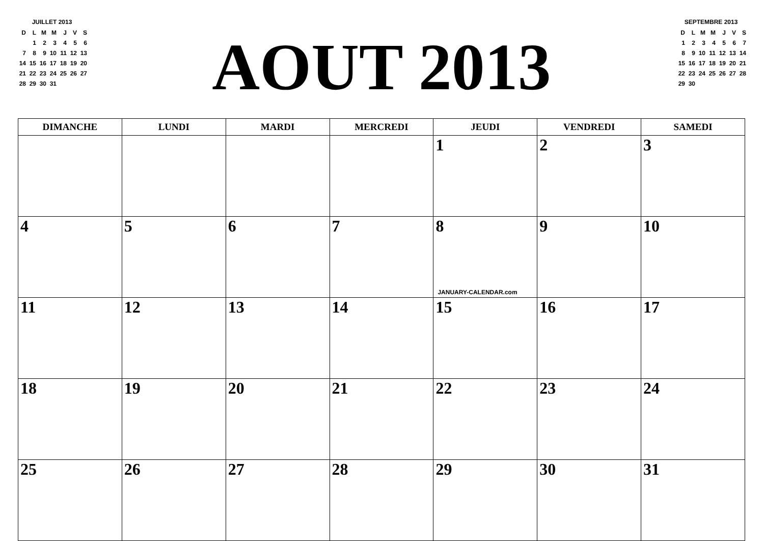JUILLET 2013
| D | L | M | M | J | V | S |
| | 1 | 2 | 3 | 4 | 5 | 6 |
| 7 | 8 | 9 | 10 | 11 | 12 | 13 |
| 14 | 15 | 16 | 17 | 18 | 19 | 20 |
| 21 | 22 | 23 | 24 | 25 | 26 | 27 |
| 28 | 29 | 30 | 31 | | | |
AOUT 2013
SEPTEMBRE 2013
| D | L | M | M | J | V | S |
| 1 | 2 | 3 | 4 | 5 | 6 | 7 |
| 8 | 9 | 10 | 11 | 12 | 13 | 14 |
| 15 | 16 | 17 | 18 | 19 | 20 | 21 |
| 22 | 23 | 24 | 25 | 26 | 27 | 28 |
| 29 | 30 | | | | | |
| DIMANCHE | LUNDI | MARDI | MERCREDI | JEUDI | VENDREDI | SAMEDI |
| --- | --- | --- | --- | --- | --- | --- |
| | | | | 1 | 2 | 3 |
| 4 | 5 | 6 | 7 | 8 JANUARY-CALENDAR.com | 9 | 10 |
| 11 | 12 | 13 | 14 | 15 | 16 | 17 |
| 18 | 19 | 20 | 21 | 22 | 23 | 24 |
| 25 | 26 | 27 | 28 | 29 | 30 | 31 |